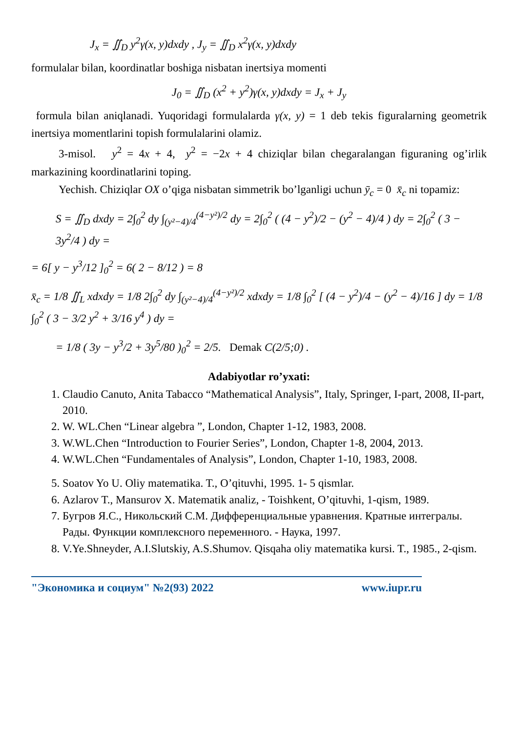J<sub>x</sub> = ∬<sub>D</sub> y<sup>2</sup>γ(x, y)dxdy , J<sub>y</sub> = ∬<sub>D</sub> x<sup>2</sup>γ(x, y)dxdy
formulalar bilan, koordinatlar boshiga nisbatan inertsiya momenti
J<sub>0</sub> = ∬<sub>D</sub> (x<sup>2</sup> + y<sup>2</sup>)γ(x, y)dxdy = J<sub>x</sub> + J<sub>y</sub>
formula bilan aniqlanadi. Yuqoridagi formulalarda γ(x, y) = 1 deb tekis figuralarning geometrik inertsiya momentlarini topish formulalarini olamiz.
3-misol. y<sup>2</sup> = 4x + 4, y<sup>2</sup> = −2x + 4 chiziqlar bilan chegaralangan figuraning og’irlik markazining koordinatlarini toping.
Yechish. Chiziqlar OX o’qiga nisbatan simmetrik bo’lganligi uchun ȳ<sub>c</sub> = 0 x̄<sub>c</sub> ni topamiz:
S = ∬<sub>D</sub> dxdy = 2∫<sub>0</sub><sup>2</sup> dy ∫<sub>(y²−4)/4</sub><sup>(4−y²)/2</sup> dy = 2∫<sub>0</sub><sup>2</sup> ( (4 − y<sup>2</sup>)/2 − (y<sup>2</sup> − 4)/4 ) dy = 2∫<sub>0</sub><sup>2</sup> ( 3 − 3y<sup>2</sup>/4 ) dy =
= 6[ y − y<sup>3</sup>/12 ]<sub>0</sub><sup>2</sup> = 6( 2 − 8/12 ) = 8
x̄<sub>c</sub> = 1/8 ∬<sub>L</sub> xdxdy = 1/8 2∫<sub>0</sub><sup>2</sup> dy ∫<sub>(y²−4)/4</sub><sup>(4−y²)/2</sup> xdxdy = 1/8 ∫<sub>0</sub><sup>2</sup> [ (4 − y<sup>2</sup>)/4 − (y<sup>2</sup> − 4)/16 ] dy = 1/8 ∫<sub>0</sub><sup>2</sup> ( 3 − 3/2 y<sup>2</sup> + 3/16 y<sup>4</sup> ) dy =
= 1/8 ( 3y − y<sup>3</sup>/2 + 3y<sup>5</sup>/80 )<sub>0</sub><sup>2</sup> = 2/5. Demak C(2/5;0) .
Adabiyotlar ro’yxati:
1. Claudio Canuto, Anita Tabacco “Mathematical Analysis”, Italy, Springer, I-part, 2008, II-part, 2010.
2. W. WL.Chen “Linear algebra ”, London, Chapter 1-12, 1983, 2008.
3. W.WL.Chen “Introduction to Fourier Series”, London, Chapter 1-8, 2004, 2013.
4. W.WL.Chen “Fundamentales of Analysis”, London, Chapter 1-10, 1983, 2008.
5. Soatov Yo U. Oliy matematika. T., O’qituvhi, 1995. 1- 5 qismlar.
6. Azlarov T., Mansurov X. Matematik analiz, - Toishkent, O’qituvhi, 1-qism, 1989.
7. Бугров Я.С., Никольский С.М. Дифференциальные уравнения. Кратные интегралы. Рады. Функции комплексного переменного. - Наука, 1997.
8. V.Ye.Shneyder, A.I.Slutskiy, A.S.Shumov. Qisqaha oliy matematika kursi. T., 1985., 2-qism.
"Экономика и социум" №2(93) 2022 www.iupr.ru